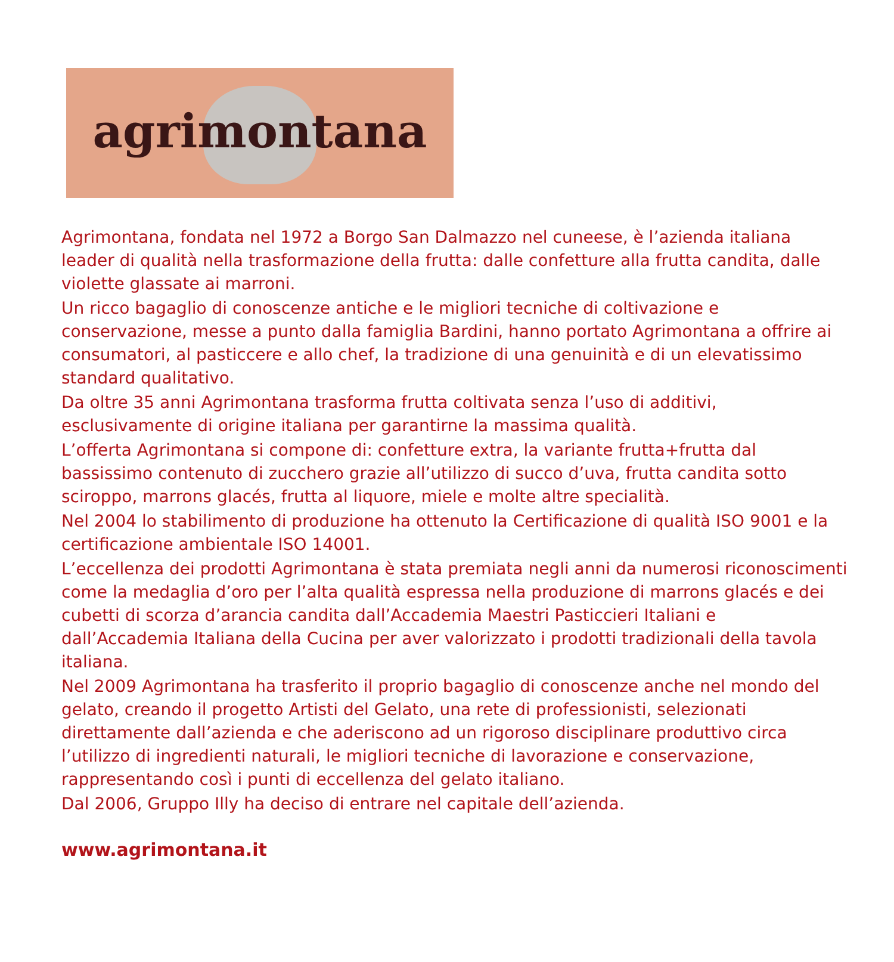agrimontana
Agrimontana, fondata nel 1972 a Borgo San Dalmazzo nel cuneese, è l’azienda italiana leader di qualità nella trasformazione della frutta: dalle confetture alla frutta candita, dalle violette glassate ai marroni.
Un ricco bagaglio di conoscenze antiche e le migliori tecniche di coltivazione e conservazione, messe a punto dalla famiglia Bardini, hanno portato Agrimontana a offrire ai consumatori, al pasticcere e allo chef, la tradizione di una genuinità e di un elevatissimo standard qualitativo.
Da oltre 35 anni Agrimontana trasforma frutta coltivata senza l’uso di additivi, esclusivamente di origine italiana per garantirne la massima qualità.
L’offerta Agrimontana si compone di: confetture extra, la variante frutta+frutta dal bassissimo contenuto di zucchero grazie all’utilizzo di succo d’uva, frutta candita sotto sciroppo, marrons glacés, frutta al liquore, miele e molte altre specialità.
Nel 2004 lo stabilimento di produzione ha ottenuto la Certificazione di qualità ISO 9001 e la certificazione ambientale ISO 14001.
L’eccellenza dei prodotti Agrimontana è stata premiata negli anni da numerosi riconoscimenti come la medaglia d’oro per l’alta qualità espressa nella produzione di marrons glacés e dei cubetti di scorza d’arancia candita dall’Accademia Maestri Pasticcieri Italiani e dall’Accademia Italiana della Cucina per aver valorizzato i prodotti tradizionali della tavola italiana.
Nel 2009 Agrimontana ha trasferito il proprio bagaglio di conoscenze anche nel mondo del gelato, creando il progetto Artisti del Gelato, una rete di professionisti, selezionati direttamente dall’azienda e che aderiscono ad un rigoroso disciplinare produttivo circa l’utilizzo di ingredienti naturali, le migliori tecniche di lavorazione e conservazione, rappresentando così i punti di eccellenza del gelato italiano.
Dal 2006, Gruppo Illy ha deciso di entrare nel capitale dell’azienda.
www.agrimontana.it